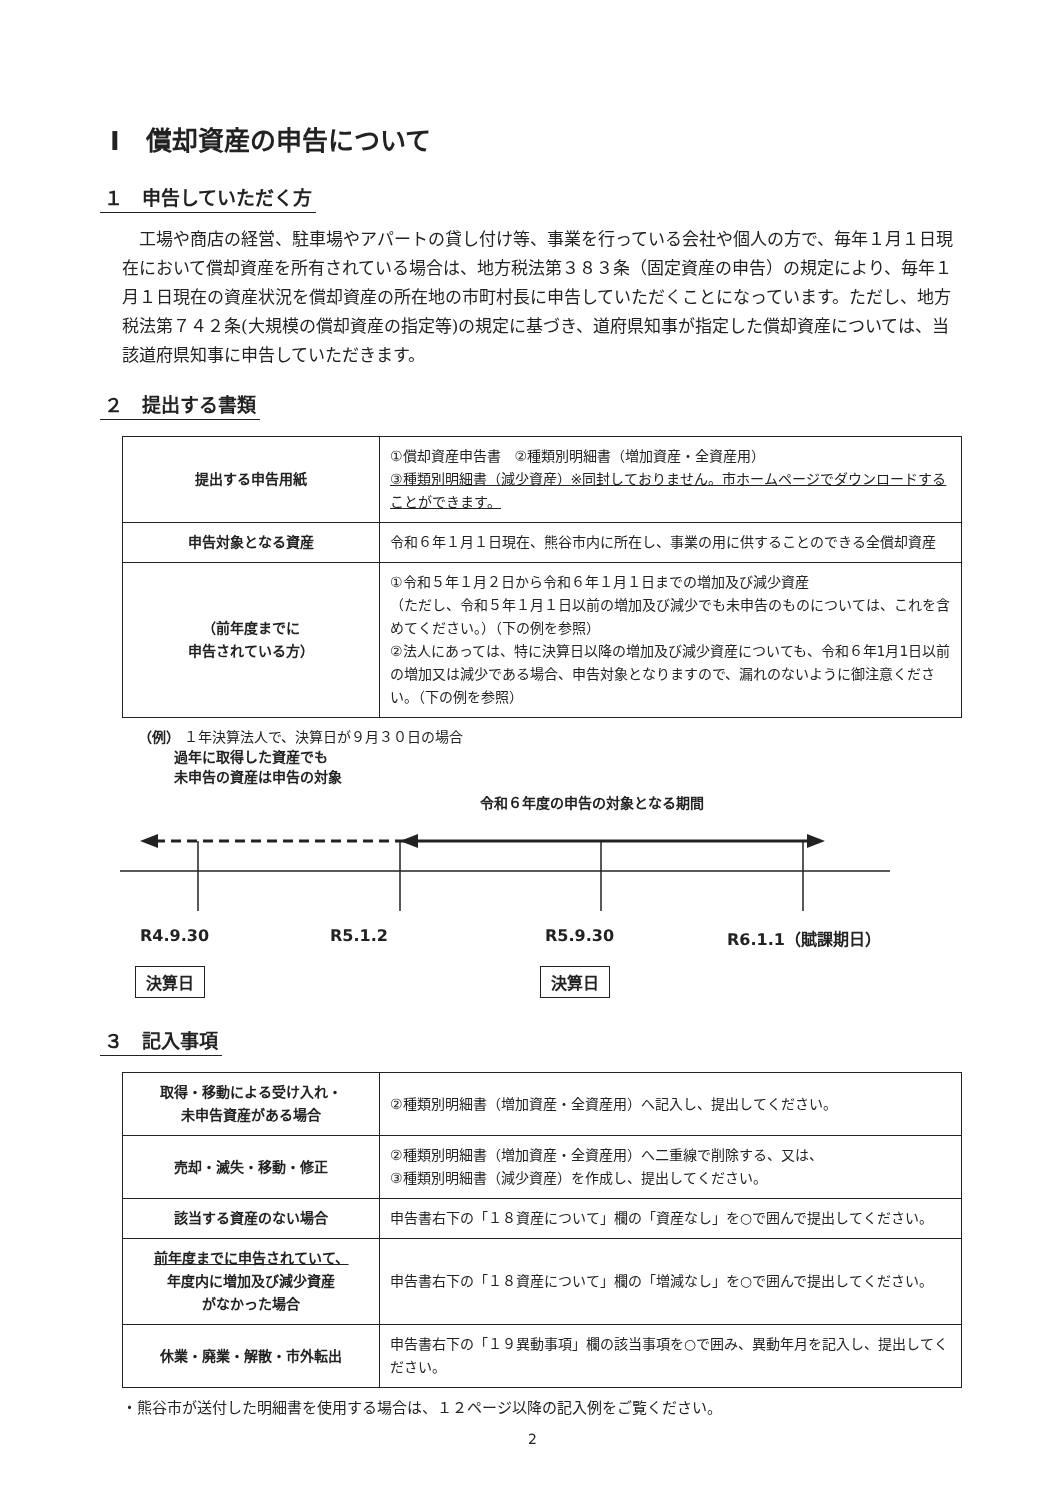Ⅰ　償却資産の申告について
１　申告していただく方
工場や商店の経営、駐車場やアパートの貸し付け等、事業を行っている会社や個人の方で、毎年１月１日現在において償却資産を所有されている場合は、地方税法第３８３条（固定資産の申告）の規定により、毎年１月１日現在の資産状況を償却資産の所在地の市町村長に申告していただくことになっています。ただし、地方税法第７４２条(大規模の償却資産の指定等)の規定に基づき、道府県知事が指定した償却資産については、当該道府県知事に申告していただきます。
２　提出する書類
| 提出する申告用紙 | ①償却資産申告書 ②種類別明細書（増加資産・全資産用） ③種類別明細書（減少資産）※同封しておりません。市ホームページでダウンロードすることができます。 |
| 申告対象となる資産 | 令和６年１月１日現在、熊谷市内に所在し、事業の用に供することのできる全償却資産 |
| （前年度までに 申告されている方） | ①令和５年１月２日から令和６年１月１日までの増加及び減少資産 （ただし、令和５年１月１日以前の増加及び減少でも未申告のものについては、これを含めてください。）（下の例を参照） ②法人にあっては、特に決算日以降の増加及び減少資産についても、令和６年1月1日以前の増加又は減少である場合、申告対象となりますので、漏れのないように御注意ください。（下の例を参照） |
（例） １年決算法人で、決算日が９月３０日の場合
過年に取得した資産でも
未申告の資産は申告の対象
令和６年度の申告の対象となる期間
R4.9.30 R5.1.2 R5.9.30 R6.1.1（賦課期日）
決算日 決算日
３　記入事項
| 取得・移動による受け入れ・ 未申告資産がある場合 | ②種類別明細書（増加資産・全資産用）へ記入し、提出してください。 |
| 売却・滅失・移動・修正 | ②種類別明細書（増加資産・全資産用）へ二重線で削除する、又は、 ③種類別明細書（減少資産）を作成し、提出してください。 |
| 該当する資産のない場合 | 申告書右下の「１８資産について」欄の「資産なし」を○で囲んで提出してください。 |
| 前年度までに申告されていて、 年度内に増加及び減少資産 がなかった場合 | 申告書右下の「１８資産について」欄の「増減なし」を○で囲んで提出してください。 |
| 休業・廃業・解散・市外転出 | 申告書右下の「１９異動事項」欄の該当事項を○で囲み、異動年月を記入し、提出してください。 |
・熊谷市が送付した明細書を使用する場合は、１２ページ以降の記入例をご覧ください。
2